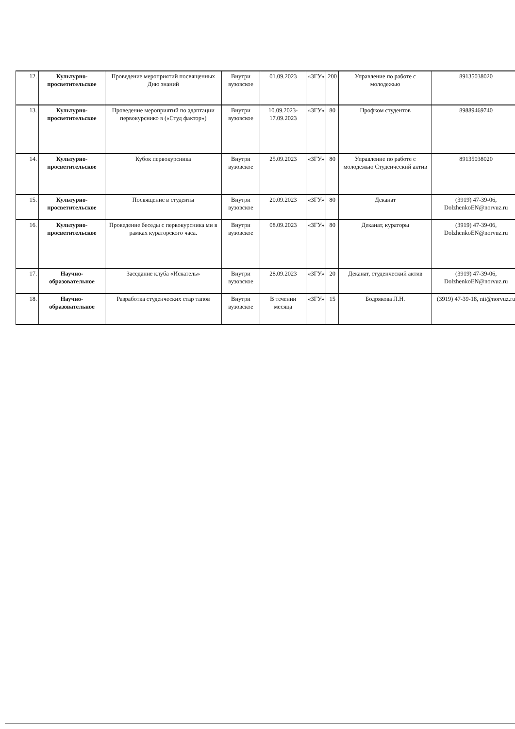| 12. | Культурно-просветительское | Проведение мероприятий посвященных Дню знаний | Внутри вузовское | 01.09.2023 | «ЗГУ» | 200 | Управление по работе с молодежью | 89135038020 |
| 13. | Культурно-просветительское | Проведение мероприятий по адаптации первокурснико в («Студ фактор») | Внутри вузовское | 10.09.2023-17.09.2023 | «ЗГУ» | 80 | Профком студентов | 89889469740 |
| 14. | Культурно-просветительское | Кубок первокурсника | Внутри вузовское | 25.09.2023 | «ЗГУ» | 80 | Управление по работе с молодежью Студенческий актив | 89135038020 |
| 15. | Культурно-просветительское | Посвящение в студенты | Внутри вузовское | 20.09.2023 | «ЗГУ» | 80 | Деканат | (3919) 47-39-06, DolzhenkoEN@norvuz.ru |
| 16. | Культурно-просветительское | Проведение беседы с первокурсника ми в рамках кураторского часа. | Внутри вузовское | 08.09.2023 | «ЗГУ» | 80 | Деканат, кураторы | (3919) 47-39-06, DolzhenkoEN@norvuz.ru |
| 17. | Научно-образовательное | Заседание клуба «Искатель» | Внутри вузовское | 28.09.2023 | «ЗГУ» | 20 | Деканат, студенческий актив | (3919) 47-39-06, DolzhenkoEN@norvuz.ru |
| 18. | Научно-образовательное | Разработка студенческих стар тапов | Внутри вузовское | В течении месяца | «ЗГУ» | 15 | Бодрякова Л.Н. | (3919) 47-39-18, nii@norvuz.ru |